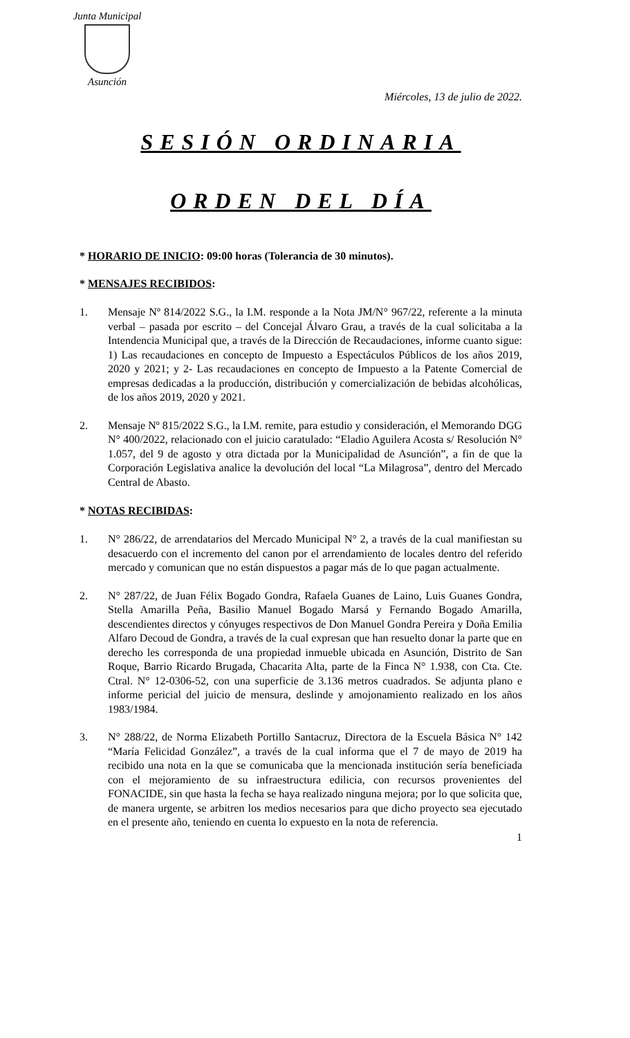Junta Municipal
Asunción
Miércoles, 13 de julio de 2022.
SESIÓN ORDINARIA
ORDEN DEL DÍA
* HORARIO DE INICIO: 09:00 horas (Tolerancia de 30 minutos).
* MENSAJES RECIBIDOS:
1. Mensaje Nº 814/2022 S.G., la I.M. responde a la Nota JM/N° 967/22, referente a la minuta verbal – pasada por escrito – del Concejal Álvaro Grau, a través de la cual solicitaba a la Intendencia Municipal que, a través de la Dirección de Recaudaciones, informe cuanto sigue: 1) Las recaudaciones en concepto de Impuesto a Espectáculos Públicos de los años 2019, 2020 y 2021; y 2- Las recaudaciones en concepto de Impuesto a la Patente Comercial de empresas dedicadas a la producción, distribución y comercialización de bebidas alcohólicas, de los años 2019, 2020 y 2021.
2. Mensaje Nº 815/2022 S.G., la I.M. remite, para estudio y consideración, el Memorando DGG N° 400/2022, relacionado con el juicio caratulado: “Eladio Aguilera Acosta s/ Resolución N° 1.057, del 9 de agosto y otra dictada por la Municipalidad de Asunción”, a fin de que la Corporación Legislativa analice la devolución del local “La Milagrosa”, dentro del Mercado Central de Abasto.
* NOTAS RECIBIDAS:
1. N° 286/22, de arrendatarios del Mercado Municipal N° 2, a través de la cual manifiestan su desacuerdo con el incremento del canon por el arrendamiento de locales dentro del referido mercado y comunican que no están dispuestos a pagar más de lo que pagan actualmente.
2. N° 287/22, de Juan Félix Bogado Gondra, Rafaela Guanes de Laino, Luis Guanes Gondra, Stella Amarilla Peña, Basilio Manuel Bogado Marsá y Fernando Bogado Amarilla, descendientes directos y cónyuges respectivos de Don Manuel Gondra Pereira y Doña Emilia Alfaro Decoud de Gondra, a través de la cual expresan que han resuelto donar la parte que en derecho les corresponda de una propiedad inmueble ubicada en Asunción, Distrito de San Roque, Barrio Ricardo Brugada, Chacarita Alta, parte de la Finca N° 1.938, con Cta. Cte. Ctral. N° 12-0306-52, con una superficie de 3.136 metros cuadrados. Se adjunta plano e informe pericial del juicio de mensura, deslinde y amojonamiento realizado en los años 1983/1984.
3. N° 288/22, de Norma Elizabeth Portillo Santacruz, Directora de la Escuela Básica N° 142 “María Felicidad González”, a través de la cual informa que el 7 de mayo de 2019 ha recibido una nota en la que se comunicaba que la mencionada institución sería beneficiada con el mejoramiento de su infraestructura edilicia, con recursos provenientes del FONACIDE, sin que hasta la fecha se haya realizado ninguna mejora; por lo que solicita que, de manera urgente, se arbitren los medios necesarios para que dicho proyecto sea ejecutado en el presente año, teniendo en cuenta lo expuesto en la nota de referencia.
1